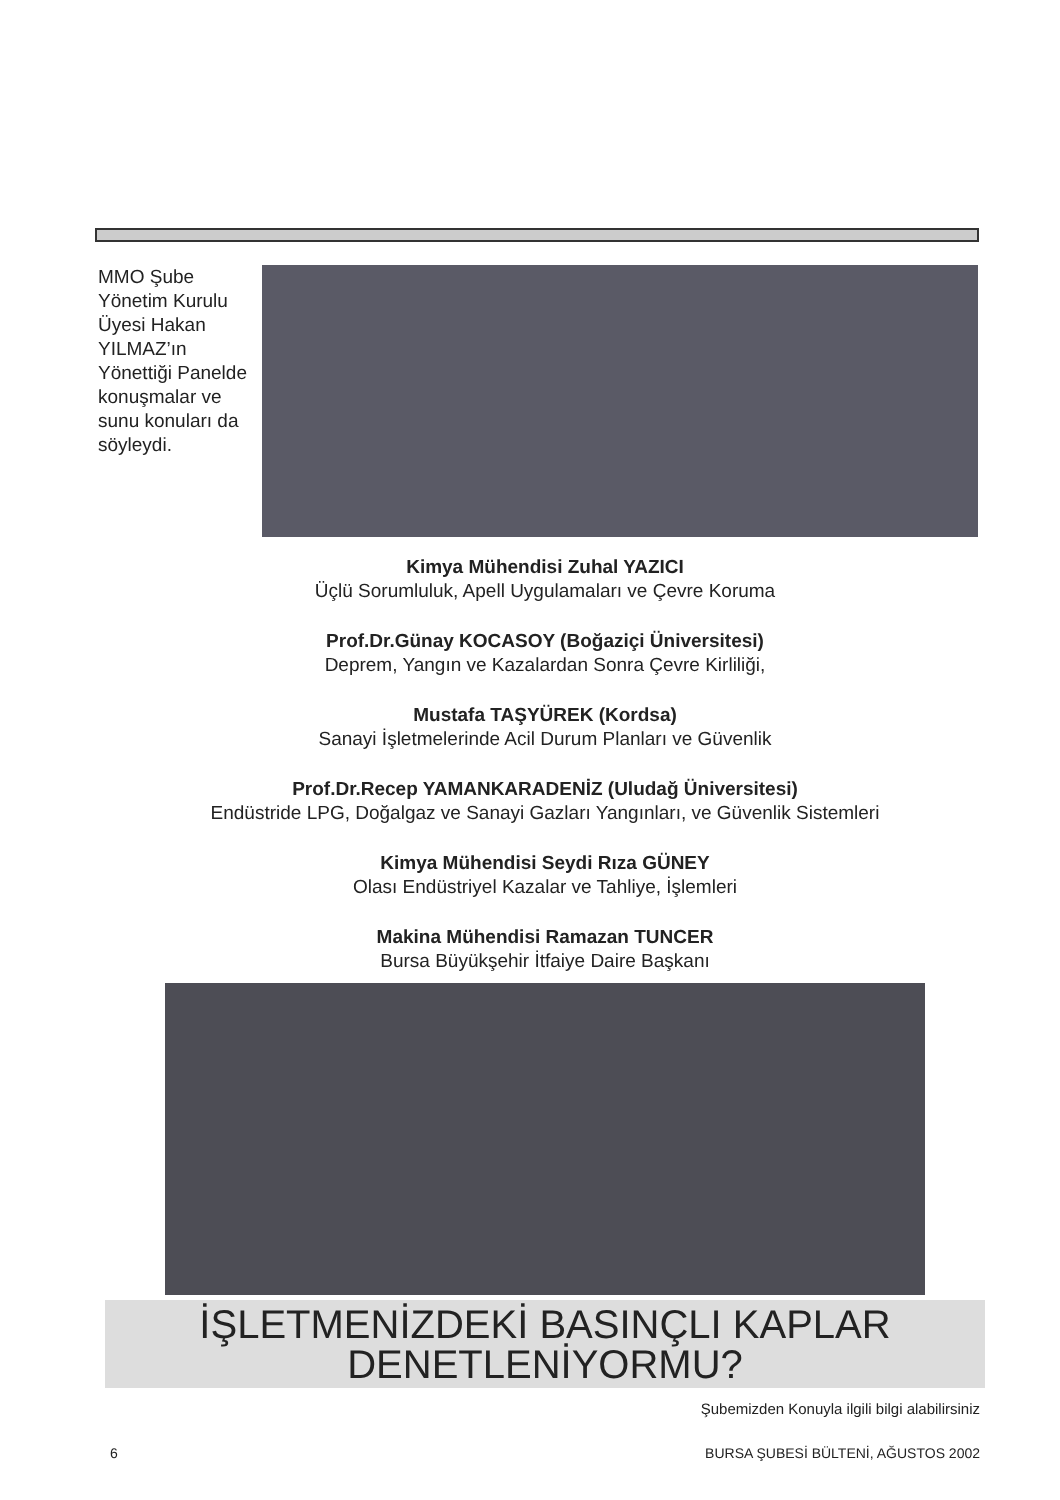MMO Şube Yönetim Kurulu Üyesi Hakan YILMAZ’ın Yönettiği Panelde konuşmalar ve sunu konuları da söyleydi.
Kimya Mühendisi Zuhal YAZICI
Üçlü Sorumluluk, Apell Uygulamaları ve Çevre Koruma
Prof.Dr.Günay KOCASOY (Boğaziçi Üniversitesi)
Deprem, Yangın ve Kazalardan Sonra Çevre Kirliliği,
Mustafa TAŞYÜREK (Kordsa)
Sanayi İşletmelerinde Acil Durum Planları ve Güvenlik
Prof.Dr.Recep YAMANKARADENİZ (Uludağ Üniversitesi)
Endüstride LPG, Doğalgaz ve Sanayi Gazları Yangınları, ve Güvenlik Sistemleri
Kimya Mühendisi Seydi Rıza GÜNEY
Olası Endüstriyel Kazalar ve Tahliye, İşlemleri
Makina Mühendisi Ramazan TUNCER
Bursa Büyükşehir İtfaiye Daire Başkanı
İŞLETMENİZDEKİ BASINÇLI KAPLAR
DENETLENİYORMU?
Şubemizden Konuyla ilgili bilgi alabilirsiniz
6 BURSA ŞUBESİ BÜLTENİ, AĞUSTOS 2002